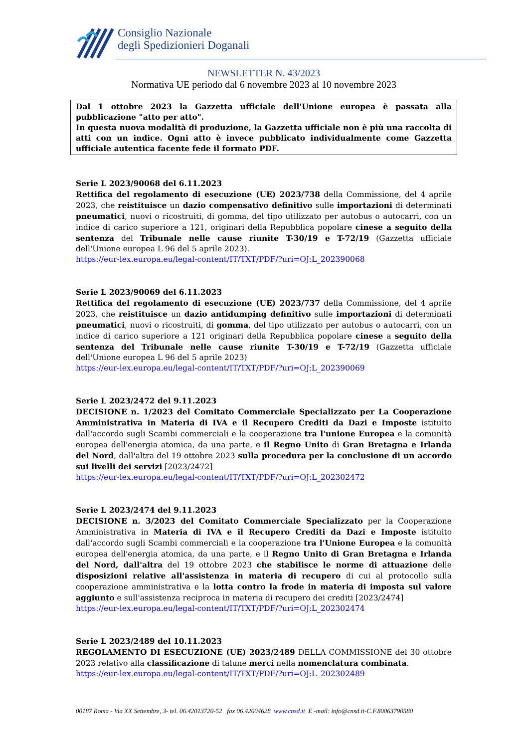Consiglio Nazionale
degli Spedizionieri Doganali
NEWSLETTER N. 43/2023
Normativa UE periodo dal 6 novembre 2023 al 10 novembre 2023
Dal 1 ottobre 2023 la Gazzetta ufficiale dell'Unione europea è passata alla pubblicazione "atto per atto".
In questa nuova modalità di produzione, la Gazzetta ufficiale non è più una raccolta di atti con un indice. Ogni atto è invece pubblicato individualmente come Gazzetta ufficiale autentica facente fede il formato PDF.
Serie L 2023/90068 del 6.11.2023
Rettifica del regolamento di esecuzione (UE) 2023/738 della Commissione, del 4 aprile 2023, che reistituisce un dazio compensativo definitivo sulle importazioni di determinati pneumatici, nuovi o ricostruiti, di gomma, del tipo utilizzato per autobus o autocarri, con un indice di carico superiore a 121, originari della Repubblica popolare cinese a seguito della sentenza del Tribunale nelle cause riunite T-30/19 e T-72/19 (Gazzetta ufficiale dell'Unione europea L 96 del 5 aprile 2023).
https://eur-lex.europa.eu/legal-content/IT/TXT/PDF/?uri=OJ:L_202390068
Serie L 2023/90069 del 6.11.2023
Rettifica del regolamento di esecuzione (UE) 2023/737 della Commissione, del 4 aprile 2023, che reistituisce un dazio antidumping definitivo sulle importazioni di determinati pneumatici, nuovi o ricostruiti, di gomma, del tipo utilizzato per autobus o autocarri, con un indice di carico superiore a 121 originari della Repubblica popolare cinese a seguito della sentenza del Tribunale nelle cause riunite T-30/19 e T-72/19 (Gazzetta ufficiale dell'Unione europea L 96 del 5 aprile 2023)
https://eur-lex.europa.eu/legal-content/IT/TXT/PDF/?uri=OJ:L_202390069
Serie L 2023/2472 del 9.11.2023
DECISIONE n. 1/2023 del Comitato Commerciale Specializzato per La Cooperazione Amministrativa in Materia di IVA e il Recupero Crediti da Dazi e Imposte istituito dall'accordo sugli Scambi commerciali e la cooperazione tra l'unione Europea e la comunità europea dell'energia atomica, da una parte, e il Regno Unito di Gran Bretagna e Irlanda del Nord, dall'altra del 19 ottobre 2023 sulla procedura per la conclusione di un accordo sui livelli dei servizi [2023/2472]
https://eur-lex.europa.eu/legal-content/IT/TXT/PDF/?uri=OJ:L_202302472
Serie L 2023/2474 del 9.11.2023
DECISIONE n. 3/2023 del Comitato Commerciale Specializzato per la Cooperazione Amministrativa in Materia di IVA e il Recupero Crediti da Dazi e Imposte istituito dall'accordo sugli Scambi commerciali e la cooperazione tra l'Unione Europea e la comunità europea dell'energia atomica, da una parte, e il Regno Unito di Gran Bretagna e Irlanda del Nord, dall'altra del 19 ottobre 2023 che stabilisce le norme di attuazione delle disposizioni relative all'assistenza in materia di recupero di cui al protocollo sulla cooperazione amministrativa e la lotta contro la frode in materia di imposta sul valore aggiunto e sull'assistenza reciproca in materia di recupero dei crediti [2023/2474]
https://eur-lex.europa.eu/legal-content/IT/TXT/PDF/?uri=OJ:L_202302474
Serie L 2023/2489 del 10.11.2023
REGOLAMENTO DI ESECUZIONE (UE) 2023/2489 DELLA COMMISSIONE del 30 ottobre 2023 relativo alla classificazione di talune merci nella nomenclatura combinata.
https://eur-lex.europa.eu/legal-content/IT/TXT/PDF/?uri=OJ:L_202302489
00187 Roma - Via XX Settembre, 3- tel. 06.42013720-52 fax 06.42004628 www.cnsd.it E -mail: info@cnsd.it-C.F.80063790580